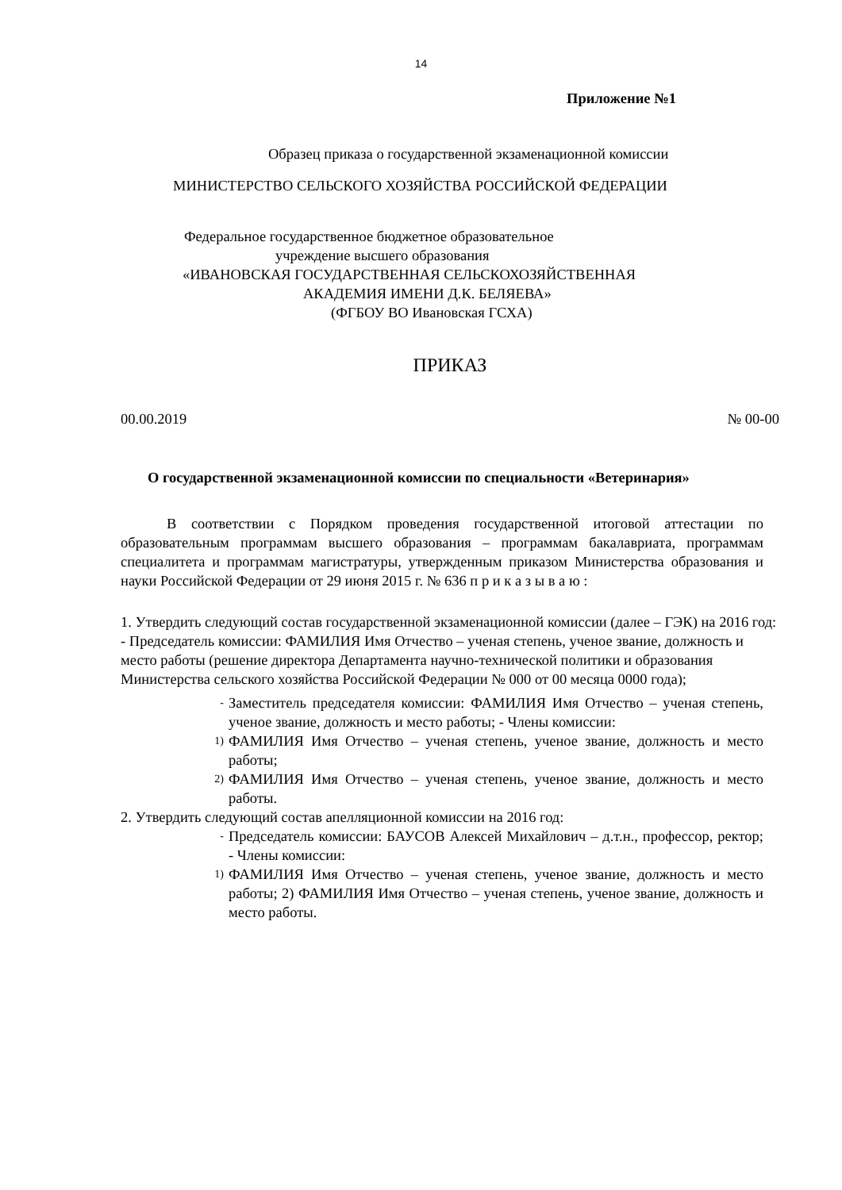14
Приложение №1
Образец приказа о государственной экзаменационной комиссии
МИНИСТЕРСТВО СЕЛЬСКОГО ХОЗЯЙСТВА РОССИЙСКОЙ ФЕДЕРАЦИИ
Федеральное государственное бюджетное образовательное
учреждение высшего образования
«ИВАНОВСКАЯ ГОСУДАРСТВЕННАЯ СЕЛЬСКОХОЗЯЙСТВЕННАЯ
АКАДЕМИЯ ИМЕНИ Д.К. БЕЛЯЕВА»
(ФГБОУ ВО Ивановская ГСХА)
ПРИКАЗ
00.00.2019 № 00-00
О государственной экзаменационной комиссии по специальности «Ветеринария»
В соответствии с Порядком проведения государственной итоговой аттестации по образовательным программам высшего образования – программам бакалавриата, программам специалитета и программам магистратуры, утвержденным приказом Министерства образования и науки Российской Федерации от 29 июня 2015 г. № 636 п р и к а з ы в а ю :
1. Утвердить следующий состав государственной экзаменационной комиссии (далее – ГЭК) на 2016 год: - Председатель комиссии: ФАМИЛИЯ Имя Отчество – ученая степень, ученое звание, должность и место работы (решение директора Департамента научно-технической политики и образования Министерства сельского хозяйства Российской Федерации № 000 от 00 месяца 0000 года);
- Заместитель председателя комиссии: ФАМИЛИЯ Имя Отчество – ученая степень, ученое звание, должность и место работы; - Члены комиссии:
1) ФАМИЛИЯ Имя Отчество – ученая степень, ученое звание, должность и место работы;
2) ФАМИЛИЯ Имя Отчество – ученая степень, ученое звание, должность и место работы.
2. Утвердить следующий состав апелляционной комиссии на 2016 год:
- Председатель комиссии: БАУСОВ Алексей Михайлович – д.т.н., профессор, ректор; - Члены комиссии:
1) ФАМИЛИЯ Имя Отчество – ученая степень, ученое звание, должность и место работы; 2) ФАМИЛИЯ Имя Отчество – ученая степень, ученое звание, должность и место работы.